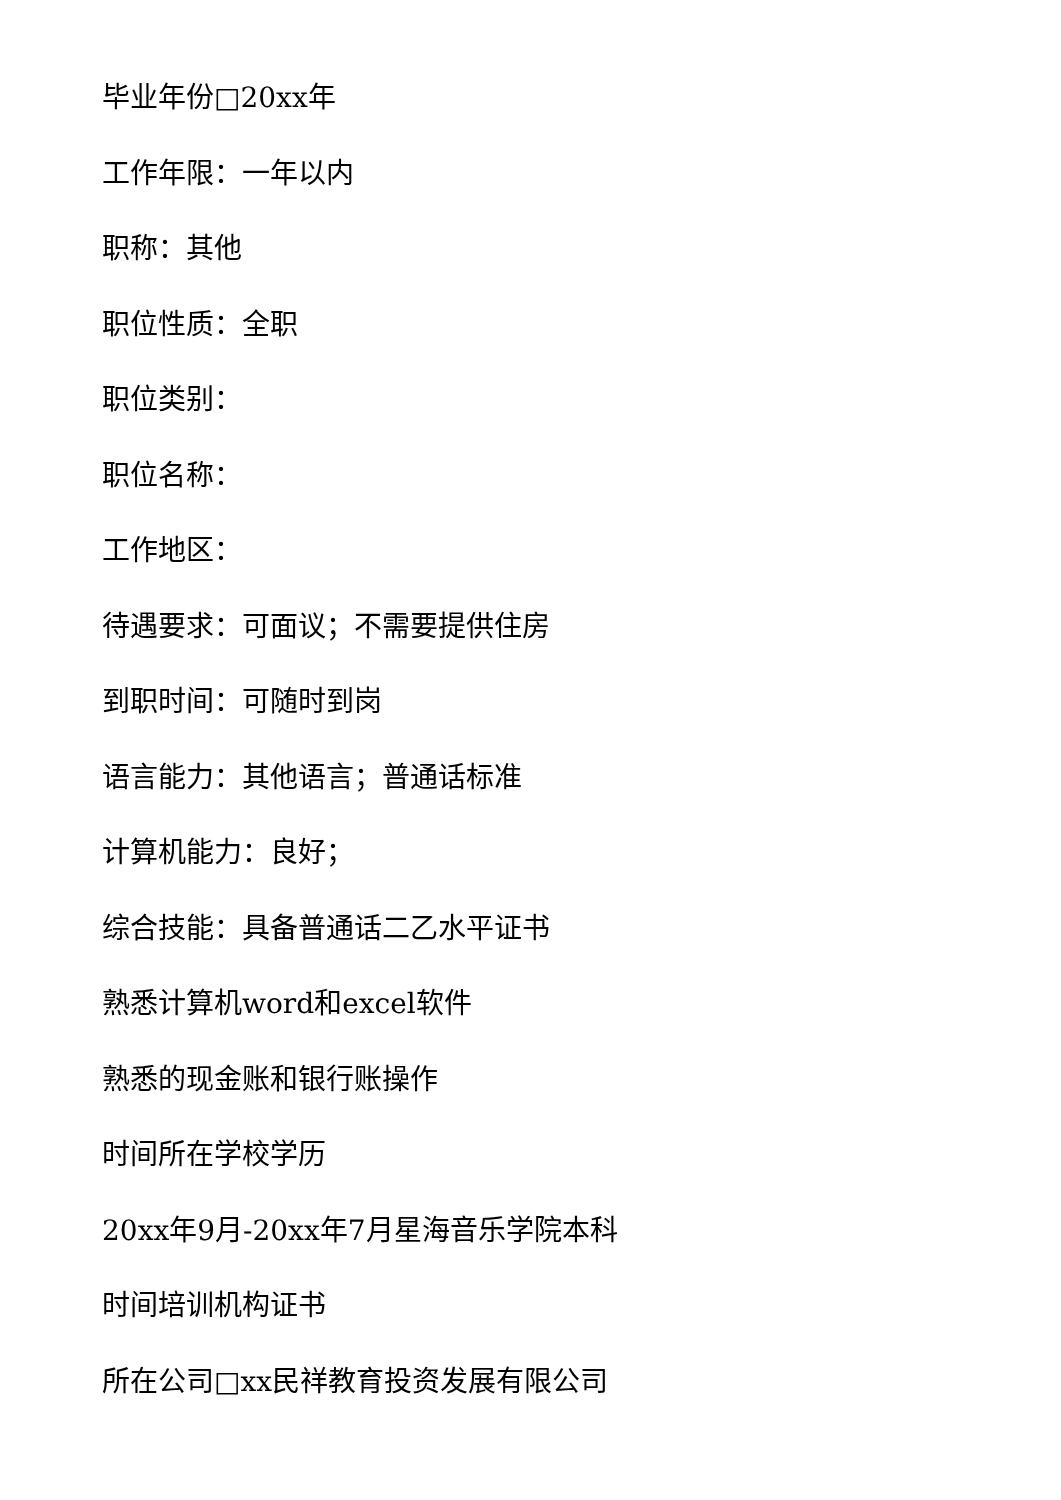毕业年份□20xx年
工作年限：一年以内
职称：其他
职位性质：全职
职位类别：
职位名称：
工作地区：
待遇要求：可面议；不需要提供住房
到职时间：可随时到岗
语言能力：其他语言；普通话标准
计算机能力：良好；
综合技能：具备普通话二乙水平证书
熟悉计算机word和excel软件
熟悉的现金账和银行账操作
时间所在学校学历
20xx年9月-20xx年7月星海音乐学院本科
时间培训机构证书
所在公司□xx民祥教育投资发展有限公司